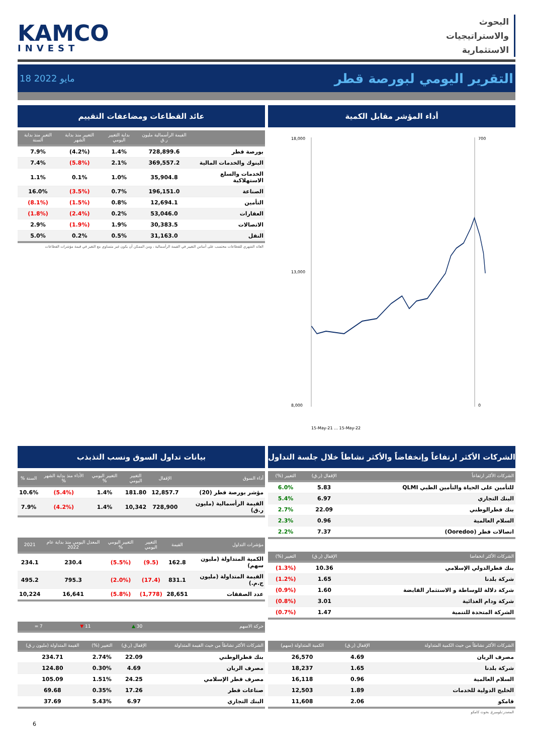KAMCO
INVEST
البحوث
والاستراتيجيات
الاستثمارية
18 مايو 2022
التقرير اليومي لبورصة قطر
عائد القطاعات ومضاعفات التقييم
| | القيمة الرأسمالية مليون ر.ق | بداية التغيير اليومي | التغيير منذ بداية الشهر | التغير منذ بداية السنة |
| --- | --- | --- | --- | --- |
| بورصة قطر | 728,899.6 | 1.4% | (4.2%) | 7.9% |
| البنوك والخدمات المالية | 369,557.2 | 2.1% | (5.8%) | 7.4% |
| الخدمات والسلع الاستهلاكية | 35,904.8 | 1.0% | 0.1% | 1.1% |
| الصناعة | 196,151.0 | 0.7% | (3.5%) | 16.0% |
| التأمين | 12,694.1 | 0.8% | (1.5%) | (8.1%) |
| العقارات | 53,046.0 | 0.2% | (2.4%) | (1.8%) |
| الاتصالات | 30,383.5 | 1.9% | (1.9%) | 2.9% |
| النقل | 31,163.0 | 0.5% | 0.2% | 5.0% |
العائد الشهري للقطاعات محتسب على أساس التغيير في القيمة الرأسمالية ، ومن الممكن أن يكون غير متساوي مع التغير في قيمة مؤشرات القطاعات
أداء المؤشر مقابل الكمية
18,000
13,000
8,000
700
0
15-May-21 … 15-May-22
بيانات تداول السوق ونسب التذبذب
| أداء السوق | الإقفال | التغيير اليومي | التغيير اليومي % | الأداء منذ بداية الشهر % | السنة % |
| --- | --- | --- | --- | --- | --- |
| مؤشر بورصة قطر (20) | 12,857.7 | 181.80 | 1.4% | (5.4%) | 10.6% |
| القيمة الرأسمالية (مليون ر.ق) | 728,900 | 10,342 | 1.4% | (4.2%) | 7.9% |
| مؤشرات التداول | القيمة | التغيير اليومي | التغيير اليومي % | المعدل اليومي منذ بداية عام 2022 | 2021 |
| --- | --- | --- | --- | --- | --- |
| الكمية المتداولة (مليون سهم) | 162.8 | (9.5) | (5.5%) | 230.4 | 234.1 |
| القيمة المتداولة (مليون ج.م.) | 831.1 | (17.4) | (2.0%) | 795.3 | 495.2 |
| عدد الصفقات | 28,651 | (1,778) | (5.8%) | 16,641 | 10,224 |
| حركة الاسهم | 30 ▲ | 11 ▼ | 7 = |
| --- | --- | --- | --- |
الشركات الأكثر ارتفاعاً وإنخفاضاً والأكثر نشاطاً خلال جلسة التداول
| الشركات الأكثر ارتفاعاً | الإقفال (ر.ق) | التغيير (%) |
| --- | --- | --- |
| للتأمين على الحياة والتأمين الطبي QLMI | 5.83 | 6.0% |
| البنك التجاري | 6.97 | 5.4% |
| بنك قطرالوطني | 22.09 | 2.7% |
| السلام العالمية | 0.96 | 2.3% |
| اتصالات قطر (Ooredoo) | 7.37 | 2.2% |
| الشركات الأكثر انخفاضا | الإقفال (ر.ق) | التغيير (%) |
| --- | --- | --- |
| بنك قطرالدولي الإسلامي | 10.36 | (1.3%) |
| شركة بلدنا | 1.65 | (1.2%) |
| شركة دلالة للوساطة و الاستثمار القابضة | 1.60 | (0.9%) |
| شركة ودام الغذائية | 3.01 | (0.8%) |
| الشركة المتحدة للتنمية | 1.47 | (0.7%) |
| الشركات الأكثر نشاطاً من حيث القيمة المتداولة | الإقفال (ر.ق) | التغيير (%) | القيمة المتداولة (مليون ر.ق) |
| --- | --- | --- | --- |
| بنك قطرالوطني | 22.09 | 2.74% | 234.71 |
| مصرف الريان | 4.69 | 0.30% | 124.80 |
| مصرف قطر الإسلامي | 24.25 | 1.51% | 105.09 |
| صناعات قطر | 17.26 | 0.35% | 69.68 |
| البنك التجاري | 6.97 | 5.43% | 37.69 |
| الشركات الأكثر نشاطاً من حيث الكمية المتداولة | الإقفال (ر.ق) | الكمية المتداولة (سهم) |
| --- | --- | --- |
| مصرف الريان | 4.69 | 26,570 |
| شركة بلدنا | 1.65 | 18,237 |
| السلام العالمية | 0.96 | 16,118 |
| الخليج الدولية للخدمات | 1.89 | 12,503 |
| قامكو | 2.06 | 11,608 |
المصدر:بلومبرغ, بحوث كامكو
6